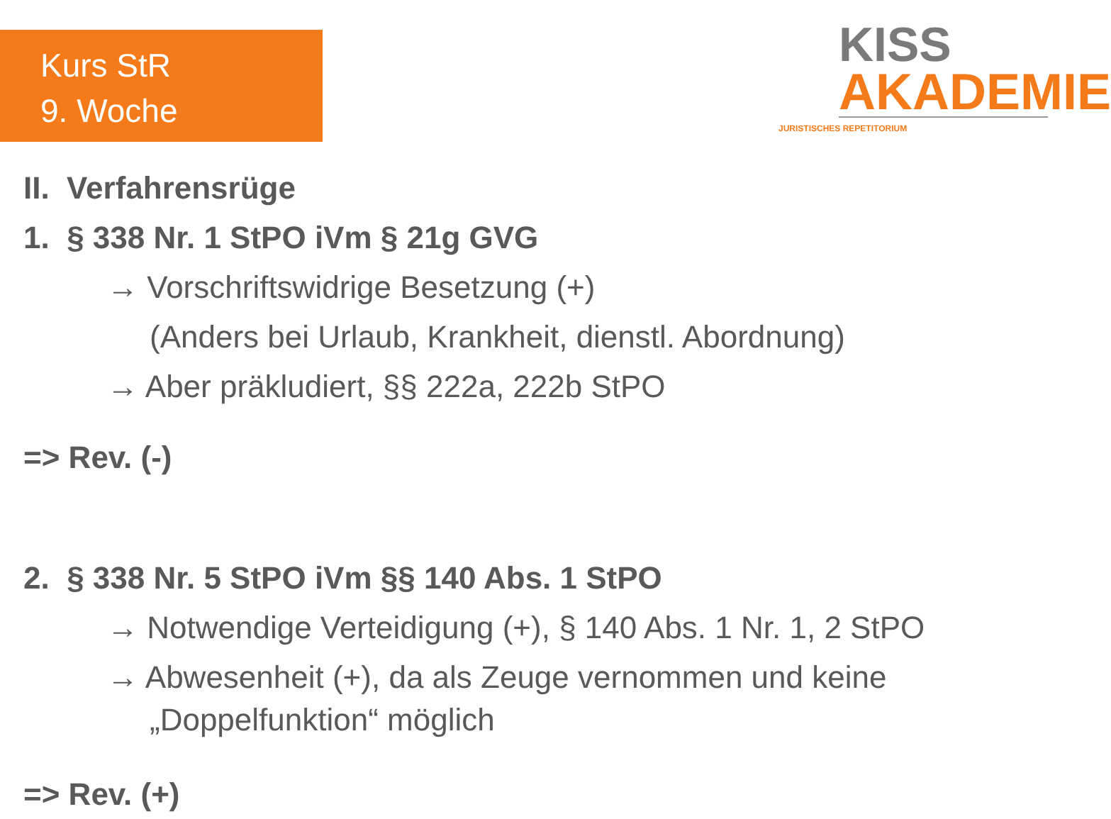Kurs StR
9. Woche
KISS
AKADEMIE
JURISTISCHES REPETITORIUM
II. Verfahrensrüge
1. § 338 Nr. 1 StPO iVm § 21g GVG
→ Vorschriftswidrige Besetzung (+)
(Anders bei Urlaub, Krankheit, dienstl. Abordnung)
→ Aber präkludiert, §§ 222a, 222b StPO
=> Rev. (-)
2. § 338 Nr. 5 StPO iVm §§ 140 Abs. 1 StPO
→ Notwendige Verteidigung (+), § 140 Abs. 1 Nr. 1, 2 StPO
→ Abwesenheit (+), da als Zeuge vernommen und keine
„Doppelfunktion“ möglich
=> Rev. (+)